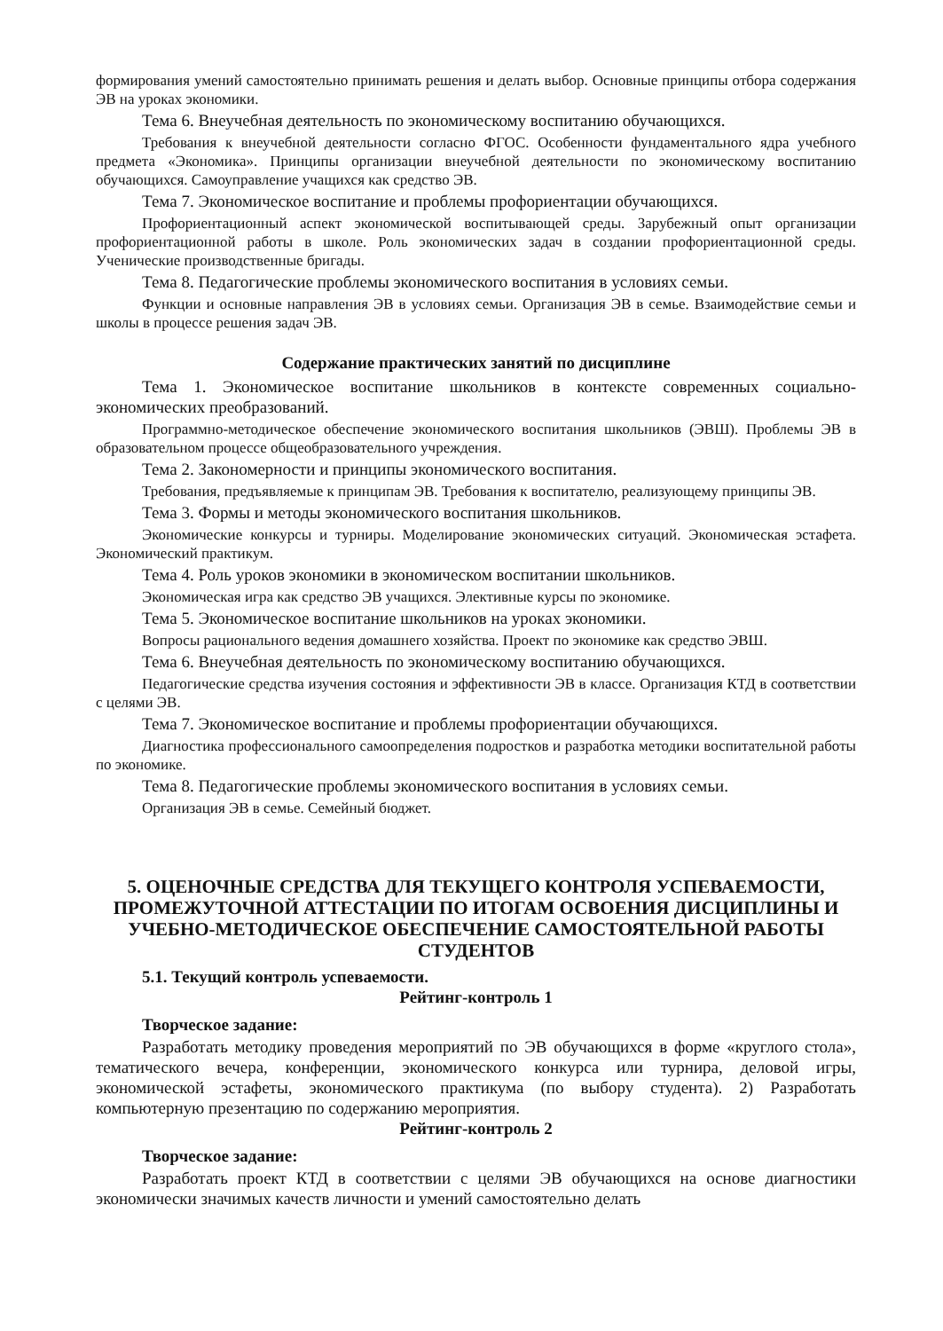формирования умений самостоятельно принимать решения и делать выбор. Основные принципы отбора содержания ЭВ на уроках экономики.
Тема 6. Внеучебная деятельность по экономическому воспитанию обучающихся.
Требования к внеучебной деятельности согласно ФГОС. Особенности фундаментального ядра учебного предмета «Экономика». Принципы организации внеучебной деятельности по экономическому воспитанию обучающихся. Самоуправление учащихся как средство ЭВ.
Тема 7. Экономическое воспитание и проблемы профориентации обучающихся.
Профориентационный аспект экономической воспитывающей среды. Зарубежный опыт организации профориентационной работы в школе. Роль экономических задач в создании профориентационной среды. Ученические производственные бригады.
Тема 8. Педагогические проблемы экономического воспитания в условиях семьи.
Функции и основные направления ЭВ в условиях семьи. Организация ЭВ в семье. Взаимодействие семьи и школы в процессе решения задач ЭВ.
Содержание практических занятий по дисциплине
Тема 1. Экономическое воспитание школьников в контексте современных социально-экономических преобразований.
Программно-методическое обеспечение экономического воспитания школьников (ЭВШ). Проблемы ЭВ в образовательном процессе общеобразовательного учреждения.
Тема 2. Закономерности и принципы экономического воспитания.
Требования, предъявляемые к принципам ЭВ. Требования к воспитателю, реализующему принципы ЭВ.
Тема 3. Формы и методы экономического воспитания школьников.
Экономические конкурсы и турниры. Моделирование экономических ситуаций. Экономическая эстафета. Экономический практикум.
Тема 4. Роль уроков экономики в экономическом воспитании школьников.
Экономическая игра как средство ЭВ учащихся. Элективные курсы по экономике.
Тема 5. Экономическое воспитание школьников на уроках экономики.
Вопросы рационального ведения домашнего хозяйства. Проект по экономике как средство ЭВШ.
Тема 6. Внеучебная деятельность по экономическому воспитанию обучающихся.
Педагогические средства изучения состояния и эффективности ЭВ в классе. Организация КТД в соответствии с целями ЭВ.
Тема 7. Экономическое воспитание и проблемы профориентации обучающихся.
Диагностика профессионального самоопределения подростков и разработка методики воспитательной работы по экономике.
Тема 8. Педагогические проблемы экономического воспитания в условиях семьи.
Организация ЭВ в семье. Семейный бюджет.
5. ОЦЕНОЧНЫЕ СРЕДСТВА ДЛЯ ТЕКУЩЕГО КОНТРОЛЯ УСПЕВАЕМОСТИ, ПРОМЕЖУТОЧНОЙ АТТЕСТАЦИИ ПО ИТОГАМ ОСВОЕНИЯ ДИСЦИПЛИНЫ И УЧЕБНО-МЕТОДИЧЕСКОЕ ОБЕСПЕЧЕНИЕ САМОСТОЯТЕЛЬНОЙ РАБОТЫ СТУДЕНТОВ
5.1. Текущий контроль успеваемости.
Рейтинг-контроль 1
Творческое задание:
Разработать методику проведения мероприятий по ЭВ обучающихся в форме «круглого стола», тематического вечера, конференции, экономического конкурса или турнира, деловой игры, экономической эстафеты, экономического практикума (по выбору студента). 2) Разработать компьютерную презентацию по содержанию мероприятия.
Рейтинг-контроль 2
Творческое задание:
Разработать проект КТД в соответствии с целями ЭВ обучающихся на основе диагностики экономически значимых качеств личности и умений самостоятельно делать